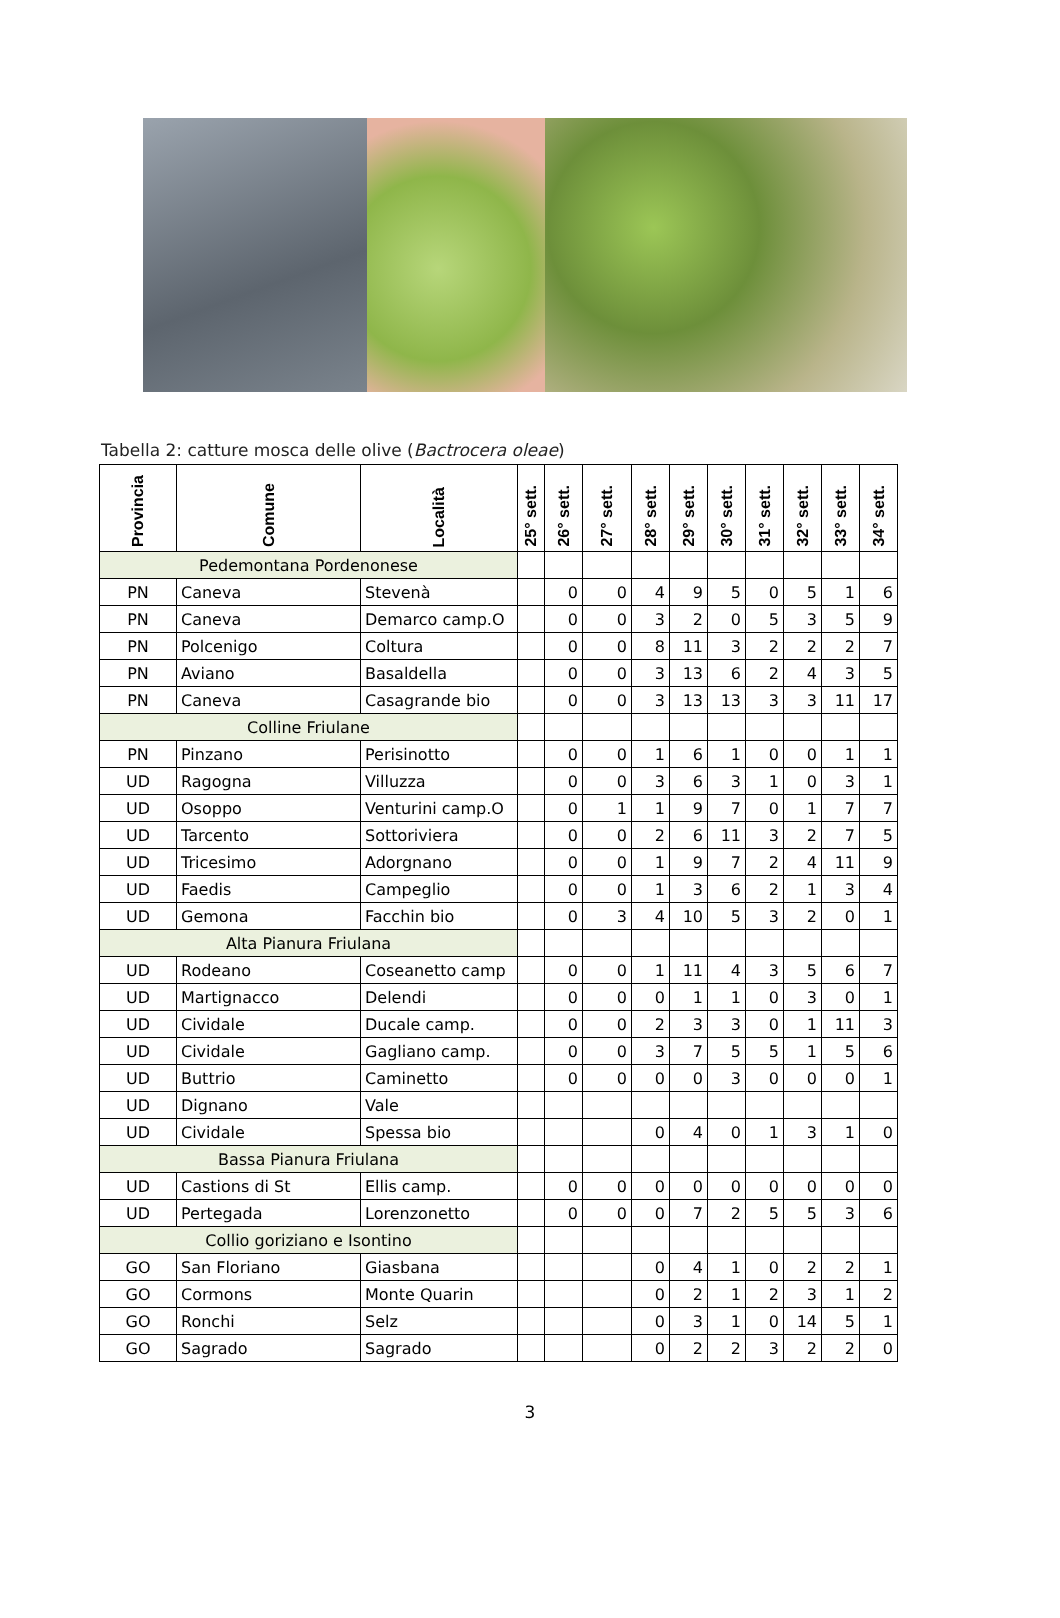Tabella 2: catture mosca delle olive (Bactrocera oleae)
| Provincia | Comune | Località | 25° sett. | 26° sett. | 27° sett. | 28° sett. | 29° sett. | 30° sett. | 31° sett. | 32° sett. | 33° sett. | 34° sett. |
| --- | --- | --- | --- | --- | --- | --- | --- | --- | --- | --- | --- | --- |
| Pedemontana Pordenonese | | | | | | | | | | | | |
| PN | Caneva | Stevenà | | 0 | 0 | 4 | 9 | 5 | 0 | 5 | 1 | 6 |
| PN | Caneva | Demarco camp.O | | 0 | 0 | 3 | 2 | 0 | 5 | 3 | 5 | 9 |
| PN | Polcenigo | Coltura | | 0 | 0 | 8 | 11 | 3 | 2 | 2 | 2 | 7 |
| PN | Aviano | Basaldella | | 0 | 0 | 3 | 13 | 6 | 2 | 4 | 3 | 5 |
| PN | Caneva | Casagrande bio | | 0 | 0 | 3 | 13 | 13 | 3 | 3 | 11 | 17 |
| Colline Friulane | | | | | | | | | | | | |
| PN | Pinzano | Perisinotto | | 0 | 0 | 1 | 6 | 1 | 0 | 0 | 1 | 1 |
| UD | Ragogna | Villuzza | | 0 | 0 | 3 | 6 | 3 | 1 | 0 | 3 | 1 |
| UD | Osoppo | Venturini camp.O | | 0 | 1 | 1 | 9 | 7 | 0 | 1 | 7 | 7 |
| UD | Tarcento | Sottoriviera | | 0 | 0 | 2 | 6 | 11 | 3 | 2 | 7 | 5 |
| UD | Tricesimo | Adorgnano | | 0 | 0 | 1 | 9 | 7 | 2 | 4 | 11 | 9 |
| UD | Faedis | Campeglio | | 0 | 0 | 1 | 3 | 6 | 2 | 1 | 3 | 4 |
| UD | Gemona | Facchin bio | | 0 | 3 | 4 | 10 | 5 | 3 | 2 | 0 | 1 |
| Alta Pianura Friulana | | | | | | | | | | | | |
| UD | Rodeano | Coseanetto camp | | 0 | 0 | 1 | 11 | 4 | 3 | 5 | 6 | 7 |
| UD | Martignacco | Delendi | | 0 | 0 | 0 | 1 | 1 | 0 | 3 | 0 | 1 |
| UD | Cividale | Ducale camp. | | 0 | 0 | 2 | 3 | 3 | 0 | 1 | 11 | 3 |
| UD | Cividale | Gagliano camp. | | 0 | 0 | 3 | 7 | 5 | 5 | 1 | 5 | 6 |
| UD | Buttrio | Caminetto | | 0 | 0 | 0 | 0 | 3 | 0 | 0 | 0 | 1 |
| UD | Dignano | Vale | | | | | | | | | | |
| UD | Cividale | Spessa bio | | | | 0 | 4 | 0 | 1 | 3 | 1 | 0 |
| Bassa Pianura Friulana | | | | | | | | | | | | |
| UD | Castions di St | Ellis camp. | | 0 | 0 | 0 | 0 | 0 | 0 | 0 | 0 | 0 |
| UD | Pertegada | Lorenzonetto | | 0 | 0 | 0 | 7 | 2 | 5 | 5 | 3 | 6 |
| Collio goriziano e Isontino | | | | | | | | | | | | |
| GO | San Floriano | Giasbana | | | | 0 | 4 | 1 | 0 | 2 | 2 | 1 |
| GO | Cormons | Monte Quarin | | | | 0 | 2 | 1 | 2 | 3 | 1 | 2 |
| GO | Ronchi | Selz | | | | 0 | 3 | 1 | 0 | 14 | 5 | 1 |
| GO | Sagrado | Sagrado | | | | 0 | 2 | 2 | 3 | 2 | 2 | 0 |
3